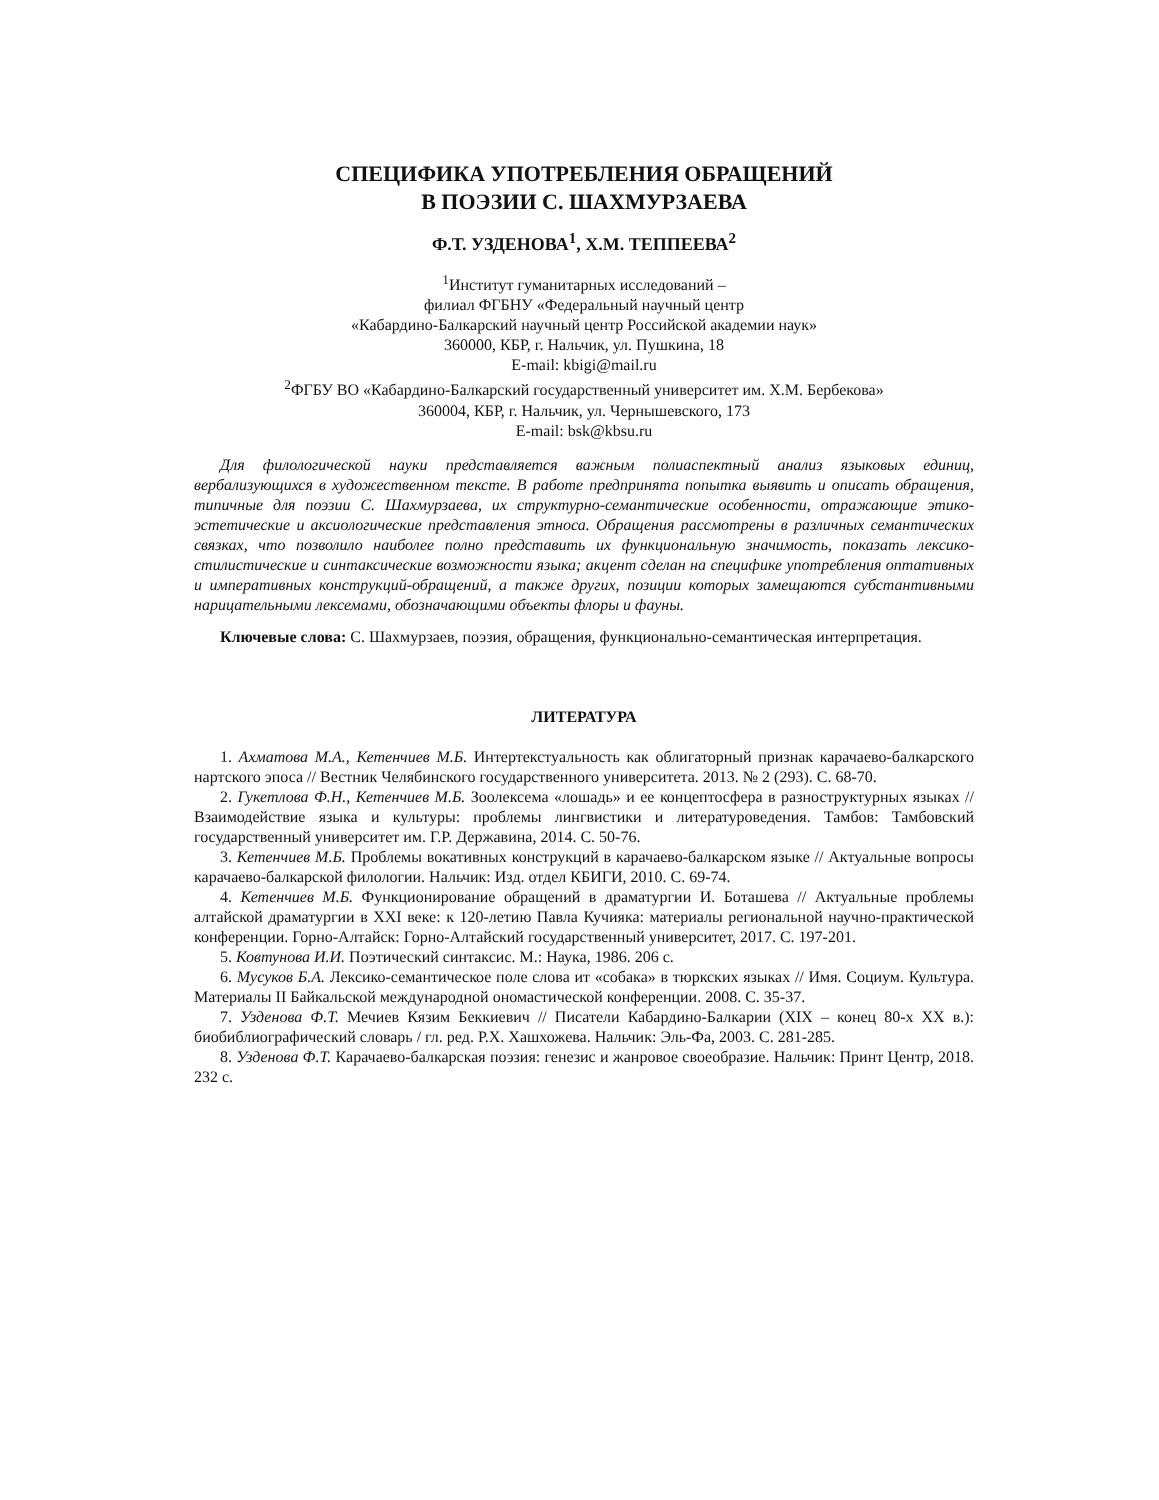СПЕЦИФИКА УПОТРЕБЛЕНИЯ ОБРАЩЕНИЙ
В ПОЭЗИИ С. ШАХМУРЗАЕВА
Ф.Т. УЗДЕНОВА<sup>1</sup>, Х.М. ТЕППЕЕВА<sup>2</sup>
<sup>1</sup> Институт гуманитарных исследований –
филиал ФГБНУ «Федеральный научный центр
«Кабардино-Балкарский научный центр Российской академии наук»
360000, КБР, г. Нальчик, ул. Пушкина, 18
E-mail: kbigi@mail.ru
<sup>2</sup> ФГБУ ВО «Кабардино-Балкарский государственный университет им. Х.М. Бербекова»
360004, КБР, г. Нальчик, ул. Чернышевского, 173
E-mail: bsk@kbsu.ru
Для филологической науки представляется важным полиаспектный анализ языковых единиц, вербализующихся в художественном тексте. В работе предпринята попытка выявить и описать обращения, типичные для поэзии С. Шахмурзаева, их структурно-семантические особенности, отражающие этико-эстетические и аксиологические представления этноса. Обращения рассмотрены в различных семантических связках, что позволило наиболее полно представить их функциональную значимость, показать лексико-стилистические и синтаксические возможности языка; акцент сделан на специфике употребления оптативных и императивных конструкций-обращений, а также других, позиции которых замещаются субстантивными нарицательными лексемами, обозначающими объекты флоры и фауны.
Ключевые слова: С. Шахмурзаев, поэзия, обращения, функционально-семантическая интерпретация.
ЛИТЕРАТУРА
1. Ахматова М.А., Кетенчиев М.Б. Интертекстуальность как облигаторный признак карачаево-балкарского нартского эпоса // Вестник Челябинского государственного университета. 2013. № 2 (293). С. 68-70.
2. Гукетлова Ф.Н., Кетенчиев М.Б. Зоолексема «лошадь» и ее концептосфера в разноструктурных языках // Взаимодействие языка и культуры: проблемы лингвистики и литературоведения. Тамбов: Тамбовский государственный университет им. Г.Р. Державина, 2014. С. 50-76.
3. Кетенчиев М.Б. Проблемы вокативных конструкций в карачаево-балкарском языке // Актуальные вопросы карачаево-балкарской филологии. Нальчик: Изд. отдел КБИГИ, 2010. С. 69-74.
4. Кетенчиев М.Б. Функционирование обращений в драматургии И. Боташева // Актуальные проблемы алтайской драматургии в XXI веке: к 120-летию Павла Кучияка: материалы региональной научно-практической конференции. Горно-Алтайск: Горно-Алтайский государственный университет, 2017. С. 197-201.
5. Ковтунова И.И. Поэтический синтаксис. М.: Наука, 1986. 206 с.
6. Мусуков Б.А. Лексико-семантическое поле слова ит «собака» в тюркских языках // Имя. Социум. Культура. Материалы II Байкальской международной ономастической конференции. 2008. С. 35-37.
7. Узденова Ф.Т. Мечиев Кязим Беккиевич // Писатели Кабардино-Балкарии (XIX – конец 80-х XX в.): биобиблиографический словарь / гл. ред. Р.Х. Хашхожева. Нальчик: Эль-Фа, 2003. С. 281-285.
8. Узденова Ф.Т. Карачаево-балкарская поэзия: генезис и жанровое своеобразие. Нальчик: Принт Центр, 2018. 232 с.